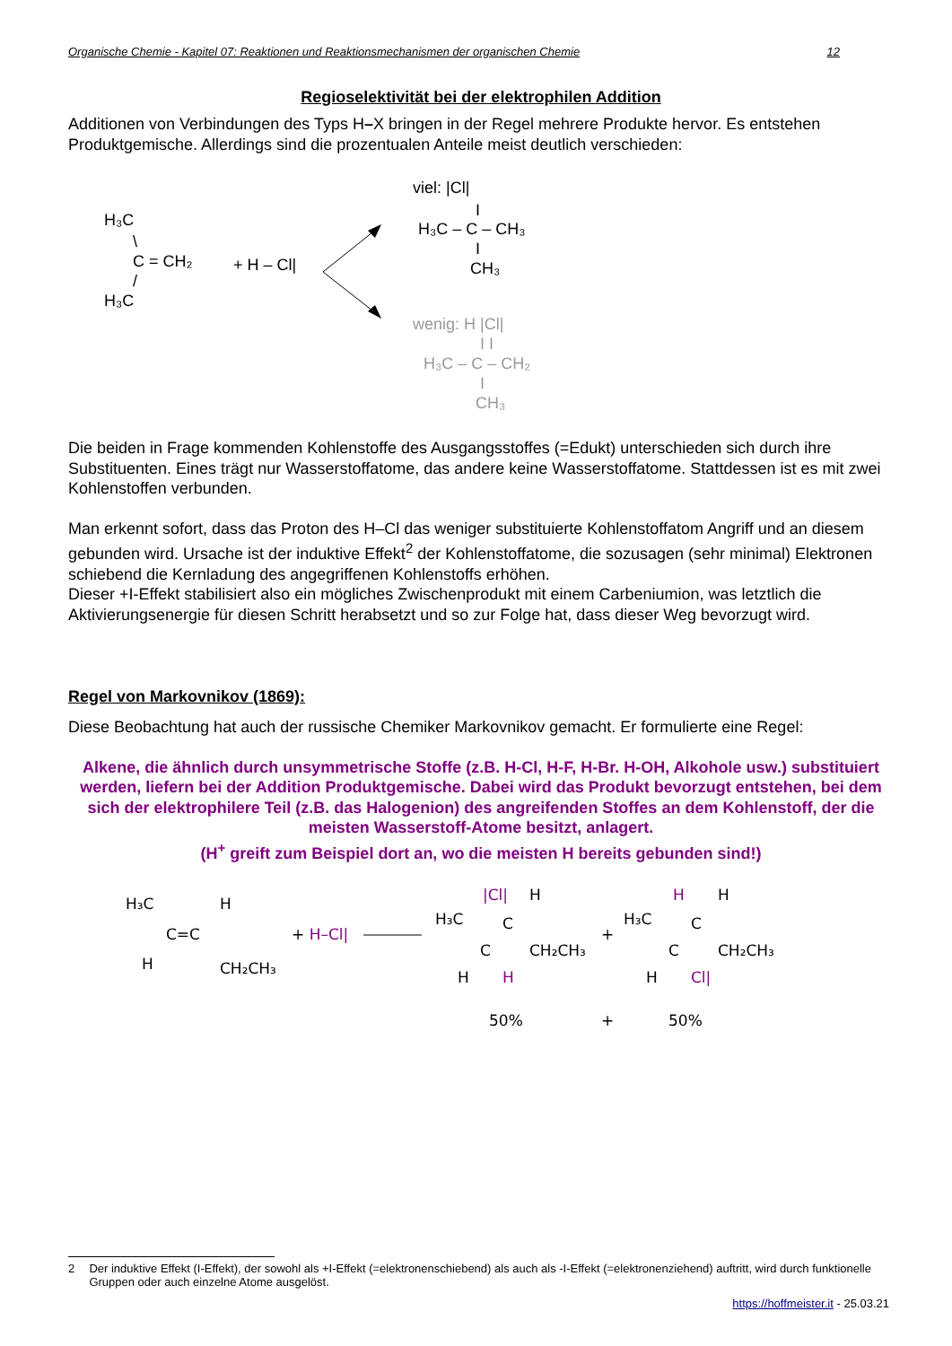Organische Chemie - Kapitel 07: Reaktionen und Reaktionsmechanismen der organischen Chemie 12
Regioselektivität bei der elektrophilen Addition
Additionen von Verbindungen des Typs H–X bringen in der Regel mehrere Produkte hervor. Es entstehen Produktgemische. Allerdings sind die prozentualen Anteile meist deutlich verschieden:
H₃C
\
C = CH₂
/
H₃C
+ H – Cl|
viel: |Cl|
I
H₃C – C – CH₃
I
CH₃
wenig: H |Cl|
I I
H₃C – C – CH₂
I
CH₃
Die beiden in Frage kommenden Kohlenstoffe des Ausgangsstoffes (=Edukt) unterschieden sich durch ihre Substituenten. Eines trägt nur Wasserstoffatome, das andere keine Wasserstoffatome. Stattdessen ist es mit zwei Kohlenstoffen verbunden.
Man erkennt sofort, dass das Proton des H–Cl das weniger substituierte Kohlenstoffatom Angriff und an diesem gebunden wird. Ursache ist der induktive Effekt<sup>2</sup> der Kohlenstoffatome, die sozusagen (sehr minimal) Elektronen schiebend die Kernladung des angegriffenen Kohlenstoffs erhöhen.
Dieser +I-Effekt stabilisiert also ein mögliches Zwischenprodukt mit einem Carbeniumion, was letztlich die Aktivierungsenergie für diesen Schritt herabsetzt und so zur Folge hat, dass dieser Weg bevorzugt wird.
Regel von Markovnikov (1869):
Diese Beobachtung hat auch der russische Chemiker Markovnikov gemacht. Er formulierte eine Regel:
Alkene, die ähnlich durch unsymmetrische Stoffe (z.B. H-Cl, H-F, H-Br. H-OH, Alkohole usw.) substituiert werden, liefern bei der Addition Produktgemische. Dabei wird das Produkt bevorzugt entstehen, bei dem sich der elektrophilere Teil (z.B. das Halogenion) des angreifenden Stoffes an dem Kohlenstoff, der die meisten Wasserstoff-Atome besitzt, anlagert.
(H<sup>+</sup> greift zum Beispiel dort an, wo die meisten H bereits gebunden sind!)
H₃C
H
C=C
H
CH₂CH₃
+ H–Cl|
H₃C
|Cl|
H
C
C
CH₂CH₃
H
H
+
H₃C
H
H
C
C
CH₂CH₃
H
Cl|
50%
+
50%
2 Der induktive Effekt (I-Effekt), der sowohl als +I-Effekt (=elektronenschiebend) als auch als -I-Effekt (=elektronenziehend) auftritt, wird durch funktionelle Gruppen oder auch einzelne Atome ausgelöst.
https://hoffmeister.it - 25.03.21